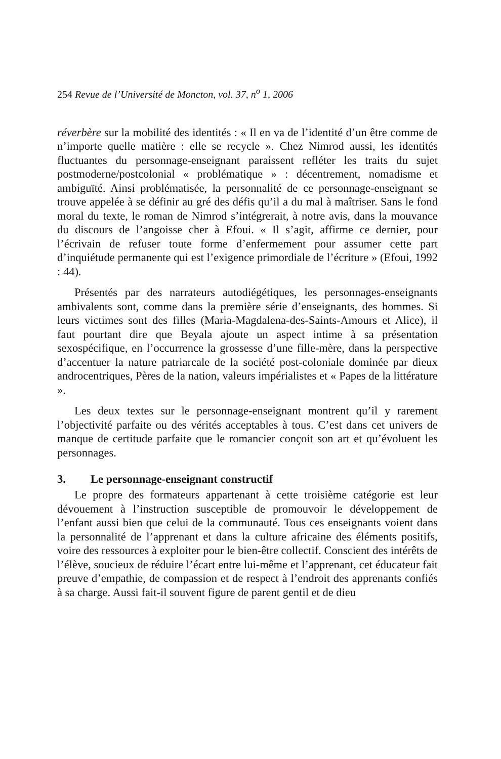254 Revue de l’Université de Moncton, vol. 37, n<sup>o</sup> 1, 2006
réverbère sur la mobilité des identités : « Il en va de l’identité d’un être comme de n’importe quelle matière : elle se recycle ». Chez Nimrod aussi, les identités fluctuantes du personnage-enseignant paraissent refléter les traits du sujet postmoderne/postcolonial « problématique » : décentrement, nomadisme et ambiguïté. Ainsi problématisée, la personnalité de ce personnage-enseignant se trouve appelée à se définir au gré des défis qu’il a du mal à maîtriser. Sans le fond moral du texte, le roman de Nimrod s’intégrerait, à notre avis, dans la mouvance du discours de l’angoisse cher à Efoui. « Il s’agit, affirme ce dernier, pour l’écrivain de refuser toute forme d’enfermement pour assumer cette part d’inquiétude permanente qui est l’exigence primordiale de l’écriture » (Efoui, 1992 : 44).
Présentés par des narrateurs autodiégétiques, les personnages-enseignants ambivalents sont, comme dans la première série d’enseignants, des hommes. Si leurs victimes sont des filles (Maria-Magdalena-des-Saints-Amours et Alice), il faut pourtant dire que Beyala ajoute un aspect intime à sa présentation sexospécifique, en l’occurrence la grossesse d’une fille-mère, dans la perspective d’accentuer la nature patriarcale de la société post-coloniale dominée par dieux androcentriques, Pères de la nation, valeurs impérialistes et « Papes de la littérature ».
Les deux textes sur le personnage-enseignant montrent qu’il y rarement l’objectivité parfaite ou des vérités acceptables à tous. C’est dans cet univers de manque de certitude parfaite que le romancier conçoit son art et qu’évoluent les personnages.
3. Le personnage-enseignant constructif
Le propre des formateurs appartenant à cette troisième catégorie est leur dévouement à l’instruction susceptible de promouvoir le développement de l’enfant aussi bien que celui de la communauté. Tous ces enseignants voient dans la personnalité de l’apprenant et dans la culture africaine des éléments positifs, voire des ressources à exploiter pour le bien-être collectif. Conscient des intérêts de l’élève, soucieux de réduire l’écart entre lui-même et l’apprenant, cet éducateur fait preuve d’empathie, de compassion et de respect à l’endroit des apprenants confiés à sa charge. Aussi fait-il souvent figure de parent gentil et de dieu